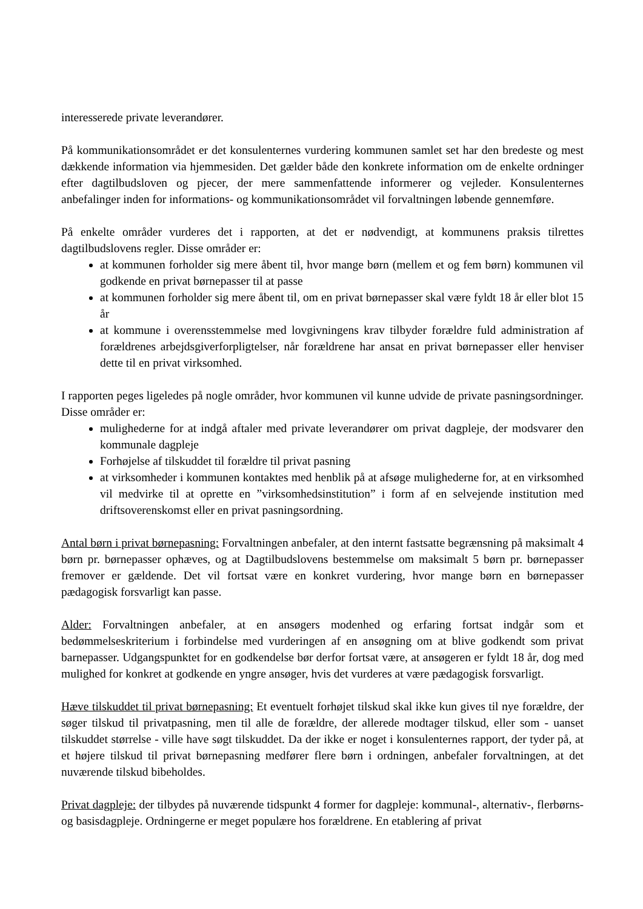interesserede private leverandører.
På kommunikationsområdet er det konsulenternes vurdering kommunen samlet set har den bredeste og mest dækkende information via hjemmesiden. Det gælder både den konkrete information om de enkelte ordninger efter dagtilbudsloven og pjecer, der mere sammenfattende informerer og vejleder. Konsulenternes anbefalinger inden for informations- og kommunikationsområdet vil forvaltningen løbende gennemføre.
På enkelte områder vurderes det i rapporten, at det er nødvendigt, at kommunens praksis tilrettes dagtilbudslovens regler. Disse områder er:
at kommunen forholder sig mere åbent til, hvor mange børn (mellem et og fem børn) kommunen vil godkende en privat børnepasser til at passe
at kommunen forholder sig mere åbent til, om en privat børnepasser skal være fyldt 18 år eller blot 15 år
at kommune i overensstemmelse med lovgivningens krav tilbyder forældre fuld administration af forældrenes arbejdsgiverforpligtelser, når forældrene har ansat en privat børnepasser eller henviser dette til en privat virksomhed.
I rapporten peges ligeledes på nogle områder, hvor kommunen vil kunne udvide de private pasningsordninger. Disse områder er:
mulighederne for at indgå aftaler med private leverandører om privat dagpleje, der modsvarer den kommunale dagpleje
Forhøjelse af tilskuddet til forældre til privat pasning
at virksomheder i kommunen kontaktes med henblik på at afsøge mulighederne for, at en virksomhed vil medvirke til at oprette en ”virksomhedsinstitution” i form af en selvejende institution med driftsoverenskomst eller en privat pasningsordning.
Antal børn i privat børnepasning: Forvaltningen anbefaler, at den internt fastsatte begrænsning på maksimalt 4 børn pr. børnepasser ophæves, og at Dagtilbudslovens bestemmelse om maksimalt 5 børn pr. børnepasser fremover er gældende. Det vil fortsat være en konkret vurdering, hvor mange børn en børnepasser pædagogisk forsvarligt kan passe.
Alder: Forvaltningen anbefaler, at en ansøgers modenhed og erfaring fortsat indgår som et bedømmelseskriterium i forbindelse med vurderingen af en ansøgning om at blive godkendt som privat barnepasser. Udgangspunktet for en godkendelse bør derfor fortsat være, at ansøgeren er fyldt 18 år, dog med mulighed for konkret at godkende en yngre ansøger, hvis det vurderes at være pædagogisk forsvarligt.
Hæve tilskuddet til privat børnepasning: Et eventuelt forhøjet tilskud skal ikke kun gives til nye forældre, der søger tilskud til privatpasning, men til alle de forældre, der allerede modtager tilskud, eller som - uanset tilskuddet størrelse - ville have søgt tilskuddet. Da der ikke er noget i konsulenternes rapport, der tyder på, at et højere tilskud til privat børnepasning medfører flere børn i ordningen, anbefaler forvaltningen, at det nuværende tilskud bibeholdes.
Privat dagpleje: der tilbydes på nuværende tidspunkt 4 former for dagpleje: kommunal-, alternativ-, flerbørns- og basisdagpleje. Ordningerne er meget populære hos forældrene. En etablering af privat